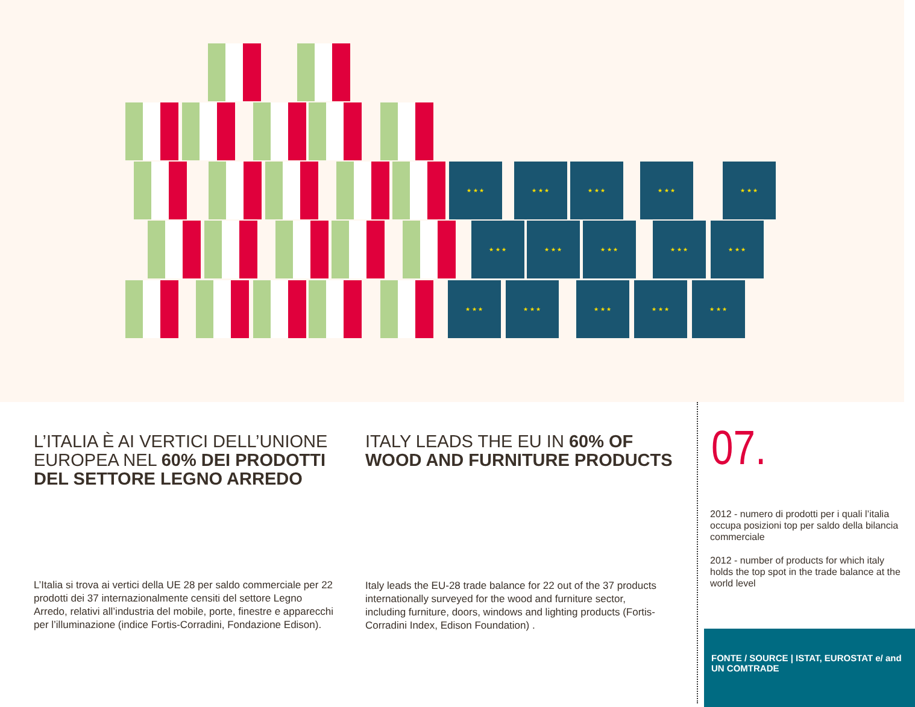★ ★ ★ ★ ★ ★ ★ ★ ★ ★ ★ ★ ★ ★ ★
★ ★ ★ ★ ★ ★ ★ ★ ★ ★ ★ ★ ★ ★ ★
★ ★ ★ ★ ★ ★ ★ ★ ★ ★ ★ ★ ★ ★ ★
L’ITALIA È AI VERTICI DELL’UNIONE EUROPEA NEL 60% DEI PRODOTTI DEL SETTORE LEGNO ARREDO
L’Italia si trova ai vertici della UE 28 per saldo commerciale per 22 prodotti dei 37 internazionalmente censiti del settore Legno Arredo, relativi all’industria del mobile, porte, finestre e apparecchi per l’illuminazione (indice Fortis-Corradini, Fondazione Edison).
ITALY LEADS THE EU IN 60% OF WOOD AND FURNITURE PRODUCTS
Italy leads the EU-28 trade balance for 22 out of the 37 products internationally surveyed for the wood and furniture sector, including furniture, doors, windows and lighting products (Fortis-Corradini Index, Edison Foundation) .
07.
2012 - numero di prodotti per i quali l’italia occupa posizioni top per saldo della bilancia commerciale
2012 - number of products for which italy holds the top spot in the trade balance at the world level
FONTE / SOURCE | ISTAT, EUROSTAT e/ and UN COMTRADE